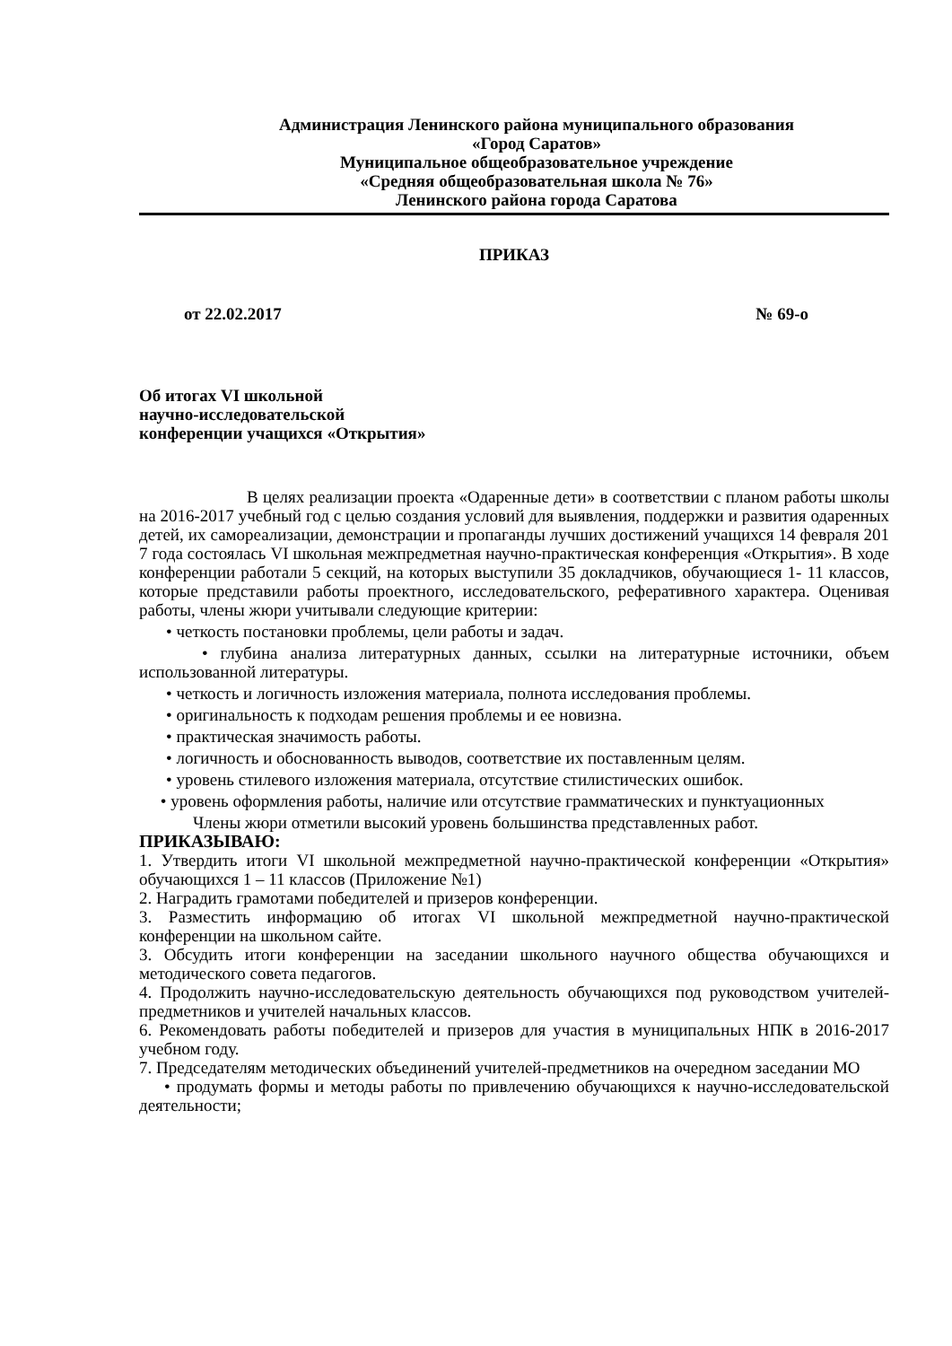Администрация Ленинского района муниципального образования
«Город Саратов»
Муниципальное общеобразовательное учреждение
«Средняя общеобразовательная школа № 76»
Ленинского района города Саратова
ПРИКАЗ
от 22.02.2017 № 69-о
Об итогах VI школьной
научно-исследовательской
конференции учащихся «Открытия»
В целях реализации проекта «Одаренные дети» в соответствии с планом работы школы на 2016-2017 учебный год с целью создания условий для выявления, поддержки и развития одаренных детей, их самореализации, демонстрации и пропаганды лучших достижений учащихся 14 февраля 201 7 года состоялась VI школьная межпредметная научно-практическая конференция «Открытия». В ходе конференции работали 5 секций, на которых выступили 35 докладчиков, обучающиеся 1- 11 классов, которые представили работы проектного, исследовательского, реферативного характера. Оценивая работы, члены жюри учитывали следующие критерии:
• четкость постановки проблемы, цели работы и задач.
• глубина анализа литературных данных, ссылки на литературные источники, объем использованной литературы.
• четкость и логичность изложения материала, полнота исследования проблемы.
• оригинальность к подходам решения проблемы и ее новизна.
• практическая значимость работы.
• логичность и обоснованность выводов, соответствие их поставленным целям.
• уровень стилевого изложения материала, отсутствие стилистических ошибок.
• уровень оформления работы, наличие или отсутствие грамматических и пунктуационных
Члены жюри отметили высокий уровень большинства представленных работ.
ПРИКАЗЫВАЮ:
1. Утвердить итоги VI школьной межпредметной научно-практической конференции «Открытия» обучающихся 1 – 11 классов (Приложение №1)
2. Наградить грамотами победителей и призеров конференции.
3. Разместить информацию об итогах VI школьной межпредметной научно-практической конференции на школьном сайте.
3. Обсудить итоги конференции на заседании школьного научного общества обучающихся и методического совета педагогов.
4. Продолжить научно-исследовательскую деятельность обучающихся под руководством учителей-предметников и учителей начальных классов.
6. Рекомендовать работы победителей и призеров для участия в муниципальных НПК в 2016-2017 учебном году.
7. Председателям методических объединений учителей-предметников на очередном заседании МО
• продумать формы и методы работы по привлечению обучающихся к научно-исследовательской деятельности;